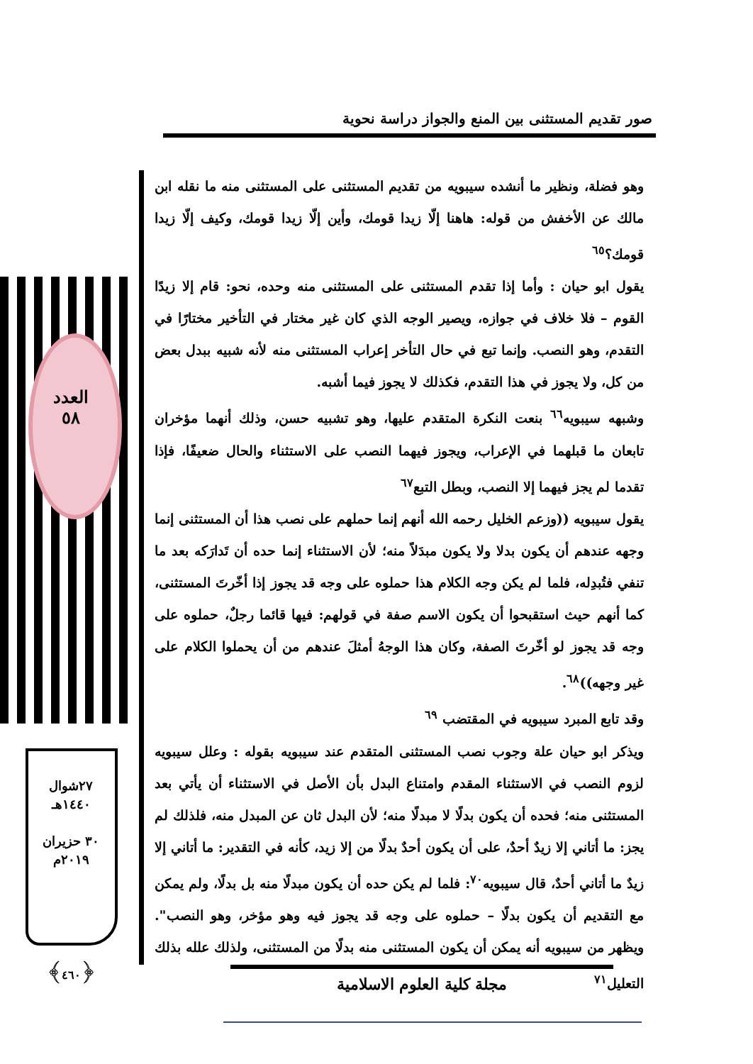صور تقديم المستثنى بين المنع والجواز دراسة نحوية
العدد
٥٨
٢٧شوال
١٤٤٠هـ
٣٠ حزيران
٢٠١٩م
﴿٤٦٠﴾
وهو فضلة، ونظير ما أنشده سيبويه من تقديم المستثنى على المستثنى منه ما نقله ابن مالك عن الأخفش من قوله: هاهنا إلّا زيدا قومك، وأين إلّا زيدا قومك، وكيف إلّا زيدا قومك؟<sup>٦٥</sup>
يقول ابو حيان : وأما إذا تقدم المستثنى على المستثنى منه وحده، نحو: قام إلا زيدًا القوم – فلا خلاف في جوازه، ويصير الوجه الذي كان غير مختار في التأخير مختارًا في التقدم، وهو النصب. وإنما تبع في حال التأخر إعراب المستثنى منه لأنه شبيه ببدل بعض من كل، ولا يجوز في هذا التقدم، فكذلك لا يجوز فيما أشبه.
وشبهه سيبويه<sup>٦٦</sup> بنعت النكرة المتقدم عليها، وهو تشبيه حسن، وذلك أنهما مؤخران تابعان ما قبلهما في الإعراب، ويجوز فيهما النصب على الاستثناء والحال ضعيفًا، فإذا تقدما لم يجز فيهما إلا النصب، وبطل التبع<sup>٦٧</sup>
يقول سيبويه ((وزعم الخليل رحمه الله أنهم إنما حملهم على نصب هذا أن المستثنى إنما وجهه عندهم أن يكون بدلا ولا يكون مبدَلاً منه؛ لأن الاستثناء إنما حده أن تَدارَكه بعد ما تنفي فتُبدِله، فلما لم يكن وجه الكلام هذا حملوه على وجه قد يجوز إذا أخّرتَ المستثنى، كما أنهم حيث استقبحوا أن يكون الاسم صفة في قولهم: فيها قائما رجلٌ، حملوه على وجه قد يجوز لو أخّرتَ الصفة، وكان هذا الوجهُ أمثلَ عندهم من أن يحملوا الكلام على غير وجهه))<sup>٦٨</sup>.
وقد تابع المبرد سيبويه في المقتضب <sup>٦٩</sup>
ويذكر ابو حيان علة وجوب نصب المستثنى المتقدم عند سيبويه بقوله : وعلل سيبويه لزوم النصب في الاستثناء المقدم وامتناع البدل بأن الأصل في الاستثناء أن يأتي بعد المستثنى منه؛ فحده أن يكون بدلًا لا مبدلًا منه؛ لأن البدل ثان عن المبدل منه، فلذلك لم يجز: ما أتاني إلا زيدٌ أحدٌ، على أن يكون أحدٌ بدلًا من إلا زيد، كأنه في التقدير: ما أتاني إلا زيدٌ ما أتاني أحدٌ، قال سيبويه<sup>٧٠</sup>: فلما لم يكن حده أن يكون مبدلًا منه بل بدلًا، ولم يمكن مع التقديم أن يكون بدلًا – حملوه على وجه قد يجوز فيه وهو مؤخر، وهو النصب". ويظهر من سيبويه أنه يمكن أن يكون المستثنى منه بدلًا من المستثنى، ولذلك علله بذلك التعليل<sup>٧١</sup>
مجلة كلية العلوم الاسلامية